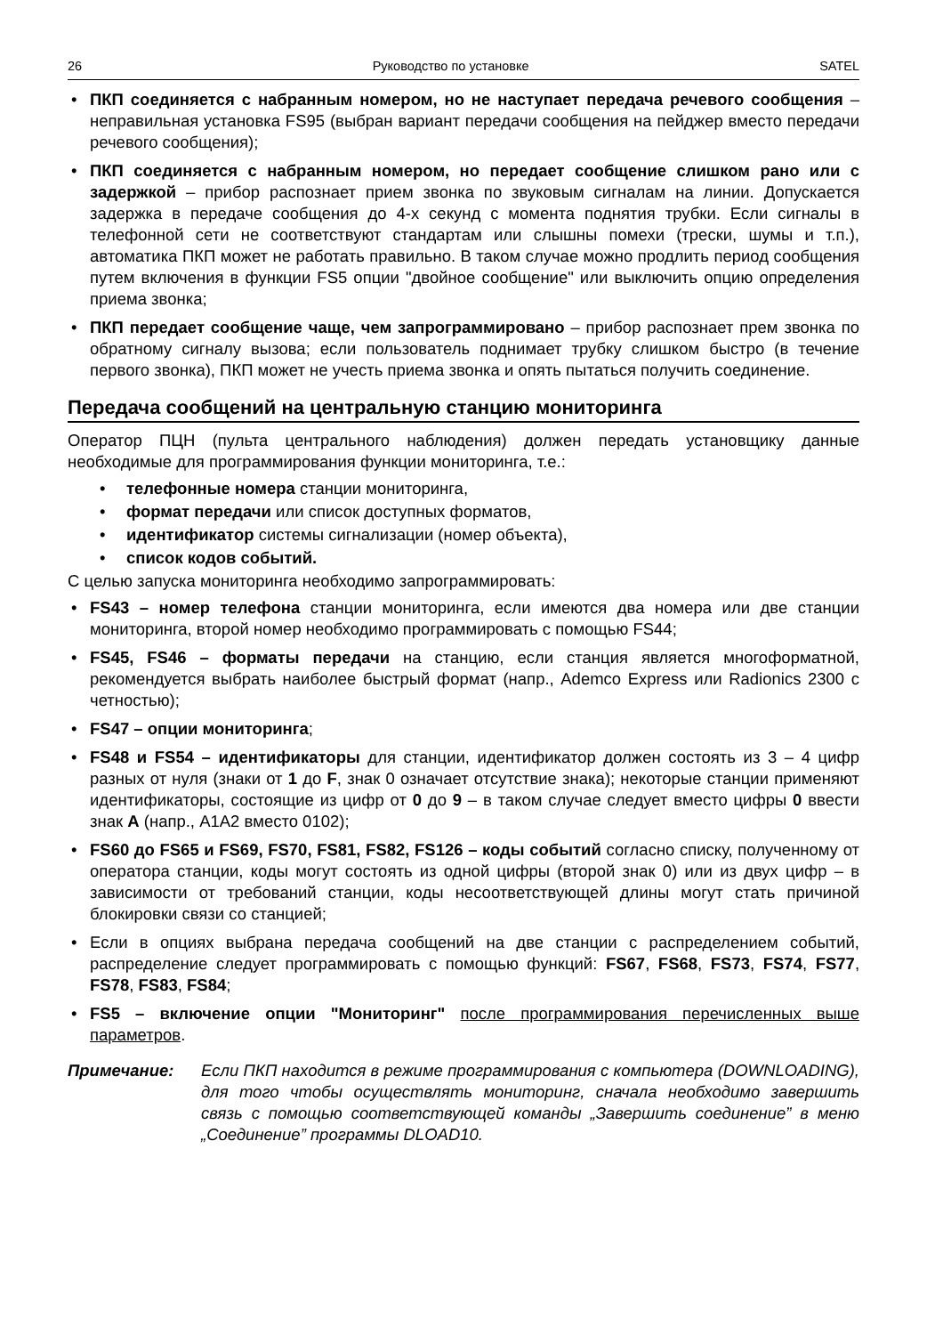26 Руководство по установке SATEL
• ПКП соединяется с набранным номером, но не наступает передача речевого сообщения – неправильная установка FS95 (выбран вариант передачи сообщения на пейджер вместо передачи речевого сообщения);
• ПКП соединяется с набранным номером, но передает сообщение слишком рано или с задержкой – прибор распознает прием звонка по звуковым сигналам на линии. Допускается задержка в передаче сообщения до 4-х секунд с момента поднятия трубки. Если сигналы в телефонной сети не соответствуют стандартам или слышны помехи (трески, шумы и т.п.), автоматика ПКП может не работать правильно. В таком случае можно продлить период сообщения путем включения в функции FS5 опции "двойное сообщение" или выключить опцию определения приема звонка;
• ПКП передает сообщение чаще, чем запрограммировано – прибор распознает прем звонка по обратному сигналу вызова; если пользователь поднимает трубку слишком быстро (в течение первого звонка), ПКП может не учесть приема звонка и опять пытаться получить соединение.
Передача сообщений на центральную станцию мониторинга
Оператор ПЦН (пульта центрального наблюдения) должен передать установщику данные необходимые для программирования функции мониторинга, т.е.:
• телефонные номера станции мониторинга,
• формат передачи или список доступных форматов,
• идентификатор системы сигнализации (номер объекта),
• список кодов событий.
С целью запуска мониторинга необходимо запрограммировать:
• FS43 – номер телефона станции мониторинга, если имеются два номера или две станции мониторинга, второй номер необходимо программировать с помощью FS44;
• FS45, FS46 – форматы передачи на станцию, если станция является многофор­матной, рекомендуется выбрать наиболее быстрый формат (напр., Ademco Express или Radionics 2300 с четностью);
• FS47 – опции мониторинга;
• FS48 и FS54 – идентификаторы для станции, идентификатор должен состоять из 3 – 4 цифр разных от нуля (знаки от 1 до F, знак 0 означает отсутствие знака); некоторые станции применяют идентификаторы, состоящие из цифр от 0 до 9 – в таком случае следует вместо цифры 0 ввести знак A (напр., A1A2 вместо 0102);
• FS60 до FS65 и FS69, FS70, FS81, FS82, FS126 – коды событий согласно списку, полученному от оператора станции, коды могут состоять из одной цифры (второй знак 0) или из двух цифр – в зависимости от требований станции, коды несоответствующей длины могут стать причиной блокировки связи со станцией;
• Если в опциях выбрана передача сообщений на две станции с распределением событий, распределение следует программировать с помощью функций: FS67, FS68, FS73, FS74, FS77, FS78, FS83, FS84;
• FS5 – включение опции "Мониторинг" после программирования перечисленных выше параметров.
Примечание: Если ПКП находится в режиме программирования с компьютера (DOWNLOADING), для того чтобы осуществлять мониторинг, сначала необходимо завершить связь с помощью соответствующей команды „Завершить соединение” в меню „Соединение” программы DLOAD10.